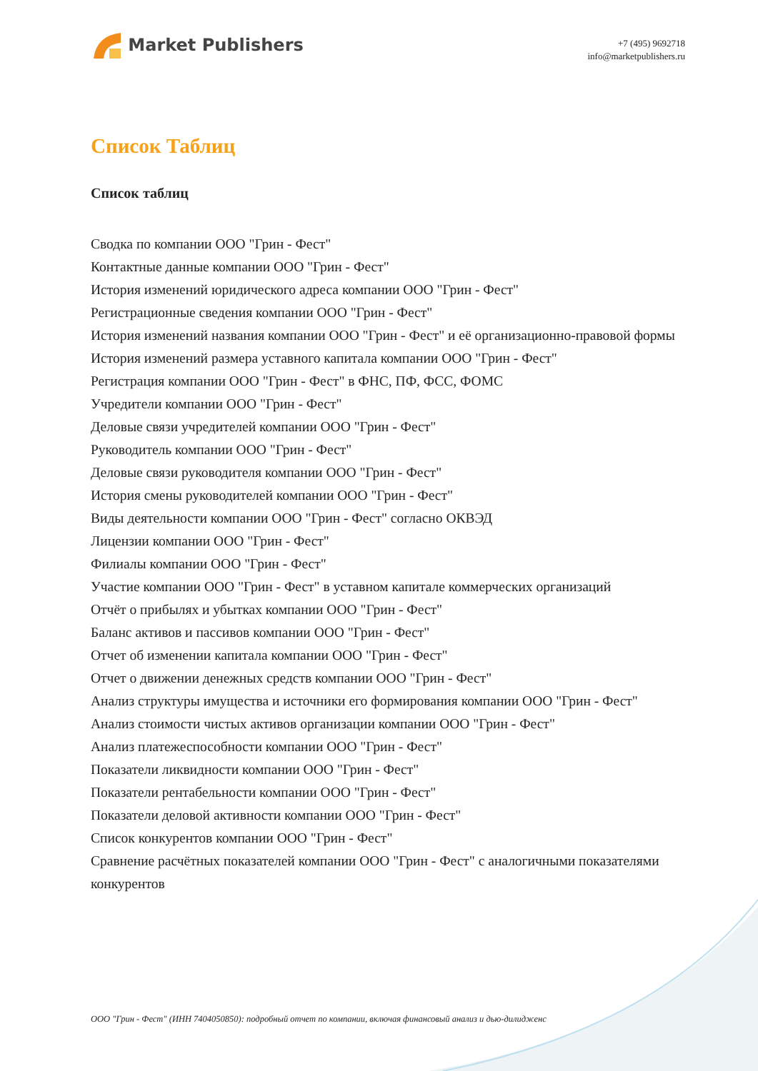Market Publishers
+7 (495) 9692718
info@marketpublishers.ru
Список Таблиц
Список таблиц
Сводка по компании ООО "Грин - Фест"
Контактные данные компании ООО "Грин - Фест"
История изменений юридического адреса компании ООО "Грин - Фест"
Регистрационные сведения компании ООО "Грин - Фест"
История изменений названия компании ООО "Грин - Фест" и её организационно-правовой формы
История изменений размера уставного капитала компании ООО "Грин - Фест"
Регистрация компании ООО "Грин - Фест" в ФНС, ПФ, ФСС, ФОМС
Учредители компании ООО "Грин - Фест"
Деловые связи учредителей компании ООО "Грин - Фест"
Руководитель компании ООО "Грин - Фест"
Деловые связи руководителя компании ООО "Грин - Фест"
История смены руководителей компании ООО "Грин - Фест"
Виды деятельности компании ООО "Грин - Фест" согласно ОКВЭД
Лицензии компании ООО "Грин - Фест"
Филиалы компании ООО "Грин - Фест"
Участие компании ООО "Грин - Фест" в уставном капитале коммерческих организаций
Отчёт о прибылях и убытках компании ООО "Грин - Фест"
Баланс активов и пассивов компании ООО "Грин - Фест"
Отчет об изменении капитала компании ООО "Грин - Фест"
Отчет о движении денежных средств компании ООО "Грин - Фест"
Анализ структуры имущества и источники его формирования компании ООО "Грин - Фест"
Анализ стоимости чистых активов организации компании ООО "Грин - Фест"
Анализ платежеспособности компании ООО "Грин - Фест"
Показатели ликвидности компании ООО "Грин - Фест"
Показатели рентабельности компании ООО "Грин - Фест"
Показатели деловой активности компании ООО "Грин - Фест"
Список конкурентов компании ООО "Грин - Фест"
Сравнение расчётных показателей компании ООО "Грин - Фест" с аналогичными показателями конкурентов
ООО "Грин - Фест" (ИНН 7404050850): подробный отчет по компании, включая финансовый анализ и дью-дилидженс